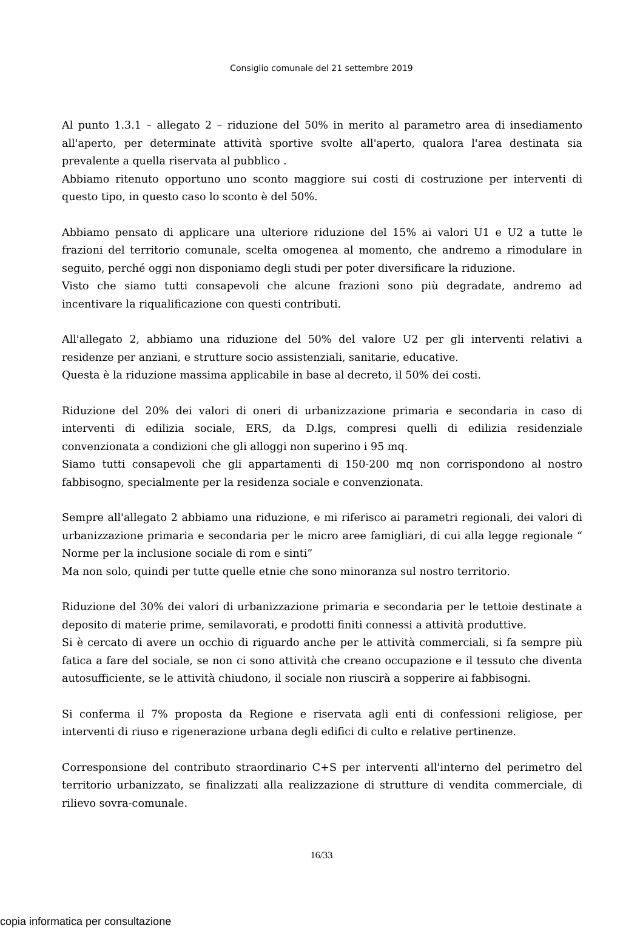Consiglio comunale del 21 settembre 2019
Al punto 1.3.1 – allegato 2 – riduzione del 50% in merito al parametro area di insediamento all'aperto, per determinate attività sportive svolte all'aperto, qualora l'area destinata sia prevalente a quella riservata al pubblico .
Abbiamo ritenuto opportuno uno sconto maggiore sui costi di costruzione per interventi di questo tipo, in questo caso lo sconto è del 50%.
Abbiamo pensato di applicare una ulteriore riduzione del 15% ai valori U1 e U2 a tutte le frazioni del territorio comunale, scelta omogenea al momento, che andremo a rimodulare in seguito, perché oggi non disponiamo degli studi per poter diversificare la riduzione.
Visto che siamo tutti consapevoli che alcune frazioni sono più degradate, andremo ad incentivare la riqualificazione con questi contributi.
All'allegato 2, abbiamo una riduzione del 50% del valore U2 per gli interventi relativi a residenze per anziani, e strutture socio assistenziali, sanitarie, educative.
Questa è la riduzione massima applicabile in base al decreto, il 50% dei costi.
Riduzione del 20% dei valori di oneri di urbanizzazione primaria e secondaria in caso di interventi di edilizia sociale, ERS, da D.lgs, compresi quelli di edilizia residenziale convenzionata a condizioni che gli alloggi non superino i 95 mq.
Siamo tutti consapevoli che gli appartamenti di 150-200 mq non corrispondono al nostro fabbisogno, specialmente per la residenza sociale e convenzionata.
Sempre all'allegato 2 abbiamo una riduzione, e mi riferisco ai parametri regionali, dei valori di urbanizzazione primaria e secondaria per le micro aree famigliari, di cui alla legge regionale “ Norme per la inclusione sociale di rom e sinti”
Ma non solo, quindi per tutte quelle etnie che sono minoranza sul nostro territorio.
Riduzione del 30% dei valori di urbanizzazione primaria e secondaria per le tettoie destinate a deposito di materie prime, semilavorati, e prodotti finiti connessi a attività produttive.
Si è cercato di avere un occhio di riguardo anche per le attività commerciali, si fa sempre più fatica a fare del sociale, se non ci sono attività che creano occupazione e il tessuto che diventa autosufficiente, se le attività chiudono, il sociale non riuscirà a sopperire ai fabbisogni.
Si conferma il 7% proposta da Regione e riservata agli enti di confessioni religiose, per interventi di riuso e rigenerazione urbana degli edifici di culto e relative pertinenze.
Corresponsione del contributo straordinario C+S per interventi all'interno del perimetro del territorio urbanizzato, se finalizzati alla realizzazione di strutture di vendita commerciale, di rilievo sovra-comunale.
16/33
copia informatica per consultazione